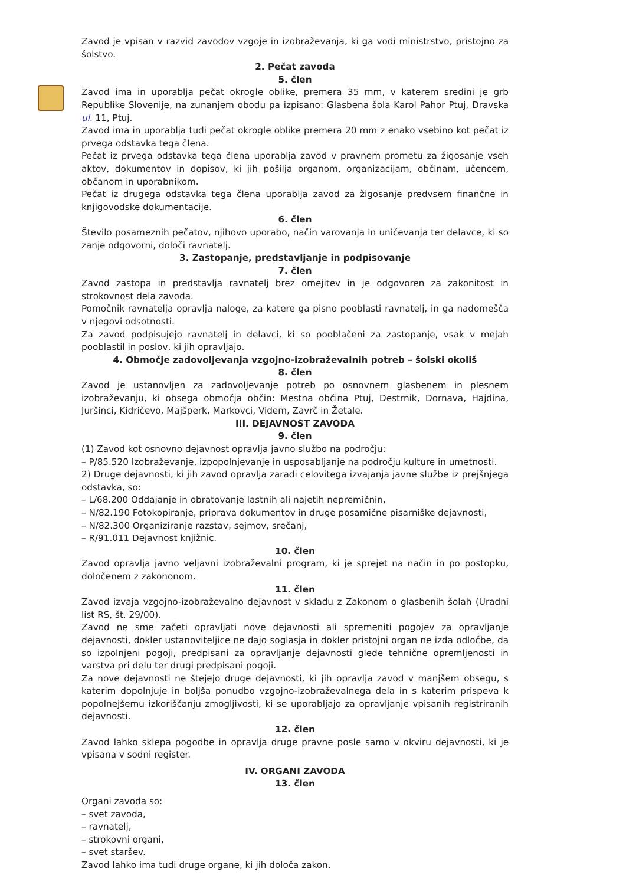Zavod je vpisan v razvid zavodov vzgoje in izobraževanja, ki ga vodi ministrstvo, pristojno za šolstvo.
2. Pečat zavoda
5. člen
Zavod ima in uporablja pečat okrogle oblike, premera 35 mm, v katerem sredini je grb Republike Slovenije, na zunanjem obodu pa izpisano: Glasbena šola Karol Pahor Ptuj, Dravska ul. 11, Ptuj.
Zavod ima in uporablja tudi pečat okrogle oblike premera 20 mm z enako vsebino kot pečat iz prvega odstavka tega člena.
Pečat iz prvega odstavka tega člena uporablja zavod v pravnem prometu za žigosanje vseh aktov, dokumentov in dopisov, ki jih pošilja organom, organizacijam, občinam, učencem, občanom in uporabnikom.
Pečat iz drugega odstavka tega člena uporablja zavod za žigosanje predvsem finančne in knjigovodske dokumentacije.
6. člen
Število posameznih pečatov, njihovo uporabo, način varovanja in uničevanja ter delavce, ki so zanje odgovorni, določi ravnatelj.
3. Zastopanje, predstavljanje in podpisovanje
7. člen
Zavod zastopa in predstavlja ravnatelj brez omejitev in je odgovoren za zakonitost in strokovnost dela zavoda.
Pomočnik ravnatelja opravlja naloge, za katere ga pisno pooblasti ravnatelj, in ga nadomešča v njegovi odsotnosti.
Za zavod podpisujejo ravnatelj in delavci, ki so pooblačeni za zastopanje, vsak v mejah pooblastil in poslov, ki jih opravljajo.
4. Območje zadovoljevanja vzgojno-izobraževalnih potreb – šolski okoliš
8. člen
Zavod je ustanovljen za zadovoljevanje potreb po osnovnem glasbenem in plesnem izobraževanju, ki obsega območja občin: Mestna občina Ptuj, Destrnik, Dornava, Hajdina, Juršinci, Kidričevo, Majšperk, Markovci, Videm, Zavrč in Žetale.
III. DEJAVNOST ZAVODA
9. člen
(1) Zavod kot osnovno dejavnost opravlja javno službo na področju:
– P/85.520 Izobraževanje, izpopolnjevanje in usposabljanje na področju kulture in umetnosti.
2) Druge dejavnosti, ki jih zavod opravlja zaradi celovitega izvajanja javne službe iz prejšnjega odstavka, so:
– L/68.200 Oddajanje in obratovanje lastnih ali najetih nepremičnin,
– N/82.190 Fotokopiranje, priprava dokumentov in druge posamične pisarniške dejavnosti,
– N/82.300 Organiziranje razstav, sejmov, srečanj,
– R/91.011 Dejavnost knjižnic.
10. člen
Zavod opravlja javno veljavni izobraževalni program, ki je sprejet na način in po postopku, določenem z zakononom.
11. člen
Zavod izvaja vzgojno-izobraževalno dejavnost v skladu z Zakonom o glasbenih šolah (Uradni list RS, št. 29/00).
Zavod ne sme začeti opravljati nove dejavnosti ali spremeniti pogojev za opravljanje dejavnosti, dokler ustanoviteljice ne dajo soglasja in dokler pristojni organ ne izda odločbe, da so izpolnjeni pogoji, predpisani za opravljanje dejavnosti glede tehnične opremljenosti in varstva pri delu ter drugi predpisani pogoji.
Za nove dejavnosti ne štejejo druge dejavnosti, ki jih opravlja zavod v manjšem obsegu, s katerim dopolnjuje in boljša ponudbo vzgojno-izobraževalnega dela in s katerim prispeva k popolnejšemu izkoriščanju zmogljivosti, ki se uporabljajo za opravljanje vpisanih registriranih dejavnosti.
12. člen
Zavod lahko sklepa pogodbe in opravlja druge pravne posle samo v okviru dejavnosti, ki je vpisana v sodni register.
IV. ORGANI ZAVODA
13. člen
Organi zavoda so:
– svet zavoda,
– ravnatelj,
– strokovni organi,
– svet staršev.
Zavod lahko ima tudi druge organe, ki jih določa zakon.